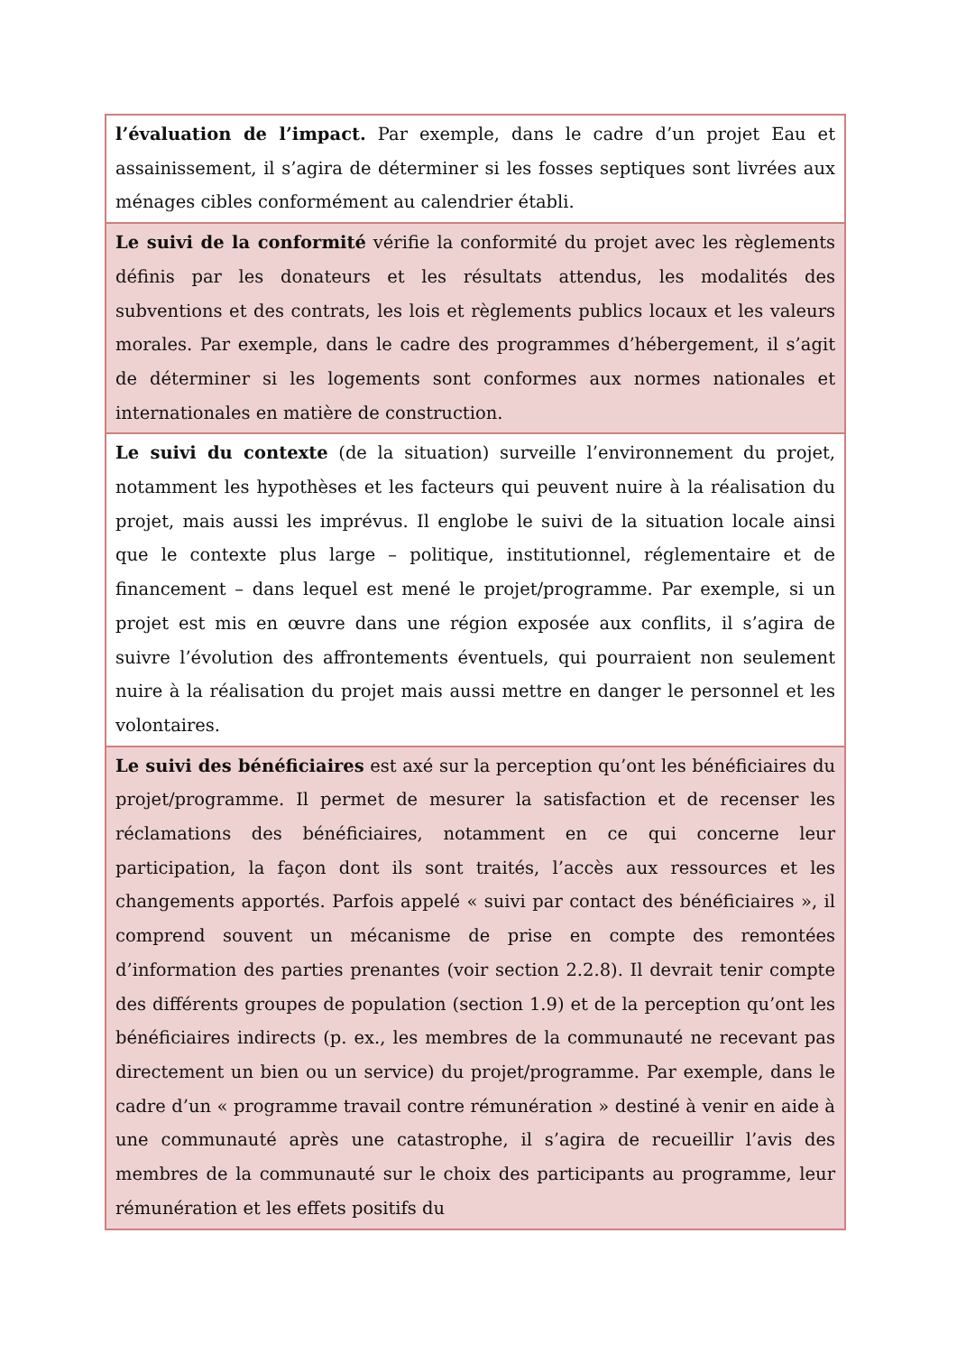| l’évaluation de l’impact. Par exemple, dans le cadre d’un projet Eau et assainissement, il s’agira de déterminer si les fosses septiques sont livrées aux ménages cibles conformément au calendrier établi. |
| Le suivi de la conformité vérifie la conformité du projet avec les règlements définis par les donateurs et les résultats attendus, les modalités des subventions et des contrats, les lois et règlements publics locaux et les valeurs morales. Par exemple, dans le cadre des programmes d’hébergement, il s’agit de déterminer si les logements sont conformes aux normes nationales et internationales en matière de construction. |
| Le suivi du contexte (de la situation) surveille l’environnement du projet, notamment les hypothèses et les facteurs qui peuvent nuire à la réalisation du projet, mais aussi les imprévus. Il englobe le suivi de la situation locale ainsi que le contexte plus large – politique, institutionnel, réglementaire et de financement – dans lequel est mené le projet/programme. Par exemple, si un projet est mis en œuvre dans une région exposée aux conflits, il s’agira de suivre l’évolution des affrontements éventuels, qui pourraient non seulement nuire à la réalisation du projet mais aussi mettre en danger le personnel et les volontaires. |
| Le suivi des bénéficiaires est axé sur la perception qu’ont les bénéficiaires du projet/programme. Il permet de mesurer la satisfaction et de recenser les réclamations des bénéficiaires, notamment en ce qui concerne leur participation, la façon dont ils sont traités, l’accès aux ressources et les changements apportés. Parfois appelé « suivi par contact des bénéficiaires », il comprend souvent un mécanisme de prise en compte des remontées d’information des parties prenantes (voir section 2.2.8). Il devrait tenir compte des différents groupes de population (section 1.9) et de la perception qu’ont les bénéficiaires indirects (p. ex., les membres de la communauté ne recevant pas directement un bien ou un service) du projet/programme. Par exemple, dans le cadre d’un « programme travail contre rémunération » destiné à venir en aide à une communauté après une catastrophe, il s’agira de recueillir l’avis des membres de la communauté sur le choix des participants au programme, leur rémunération et les effets positifs du |